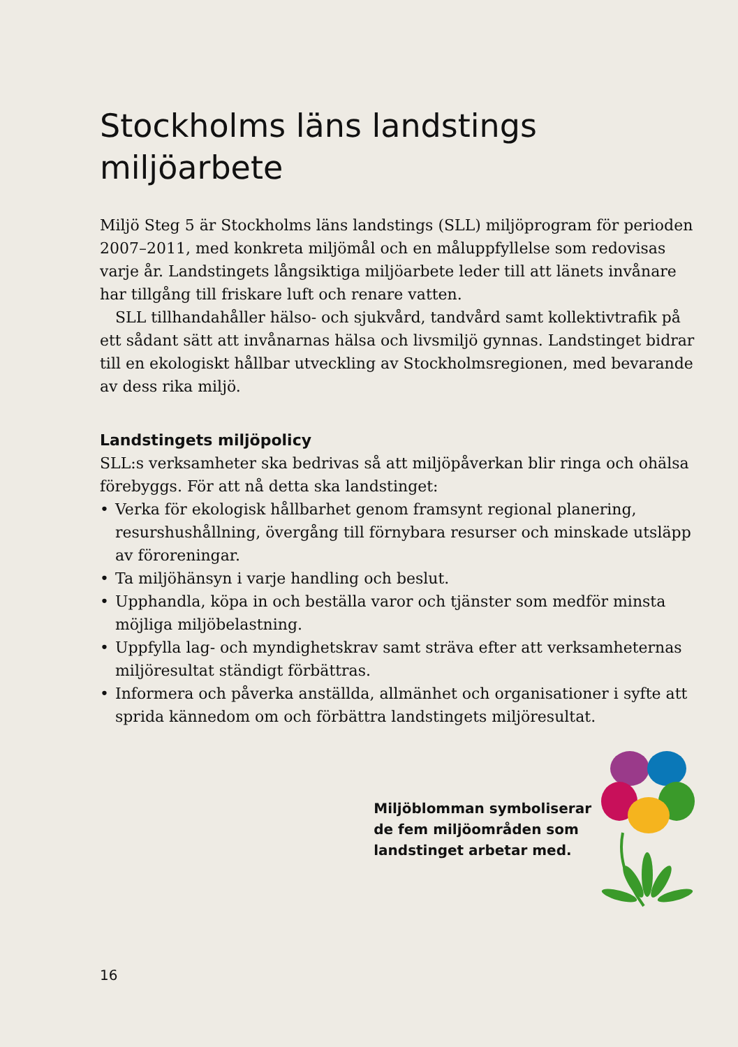Stockholms läns landstings miljöarbete
Miljö Steg 5 är Stockholms läns landstings (SLL) miljöprogram för perioden 2007–2011, med konkreta miljömål och en måluppfyllelse som redovisas varje år. Landstingets långsiktiga miljöarbete leder till att länets invånare har tillgång till friskare luft och renare vatten.
SLL tillhandahåller hälso- och sjukvård, tandvård samt kollektivtrafik på ett sådant sätt att invånarnas hälsa och livsmiljö gynnas. Landstinget bidrar till en ekologiskt hållbar utveckling av Stockholmsregionen, med bevarande av dess rika miljö.
Landstingets miljöpolicy
SLL:s verksamheter ska bedrivas så att miljöpåverkan blir ringa och ohälsa förebyggs. För att nå detta ska landstinget:
• Verka för ekologisk hållbarhet genom framsynt regional planering, resurshushållning, övergång till förnybara resurser och minskade utsläpp av föroreningar.
• Ta miljöhänsyn i varje handling och beslut.
• Upphandla, köpa in och beställa varor och tjänster som medför minsta möjliga miljöbelastning.
• Uppfylla lag- och myndighetskrav samt sträva efter att verksamheternas miljöresultat ständigt förbättras.
• Informera och påverka anställda, allmänhet och organisationer i syfte att sprida kännedom om och förbättra landstingets miljöresultat.
Miljöblomman symboliserar
de fem miljöområden som
landstinget arbetar med.
16